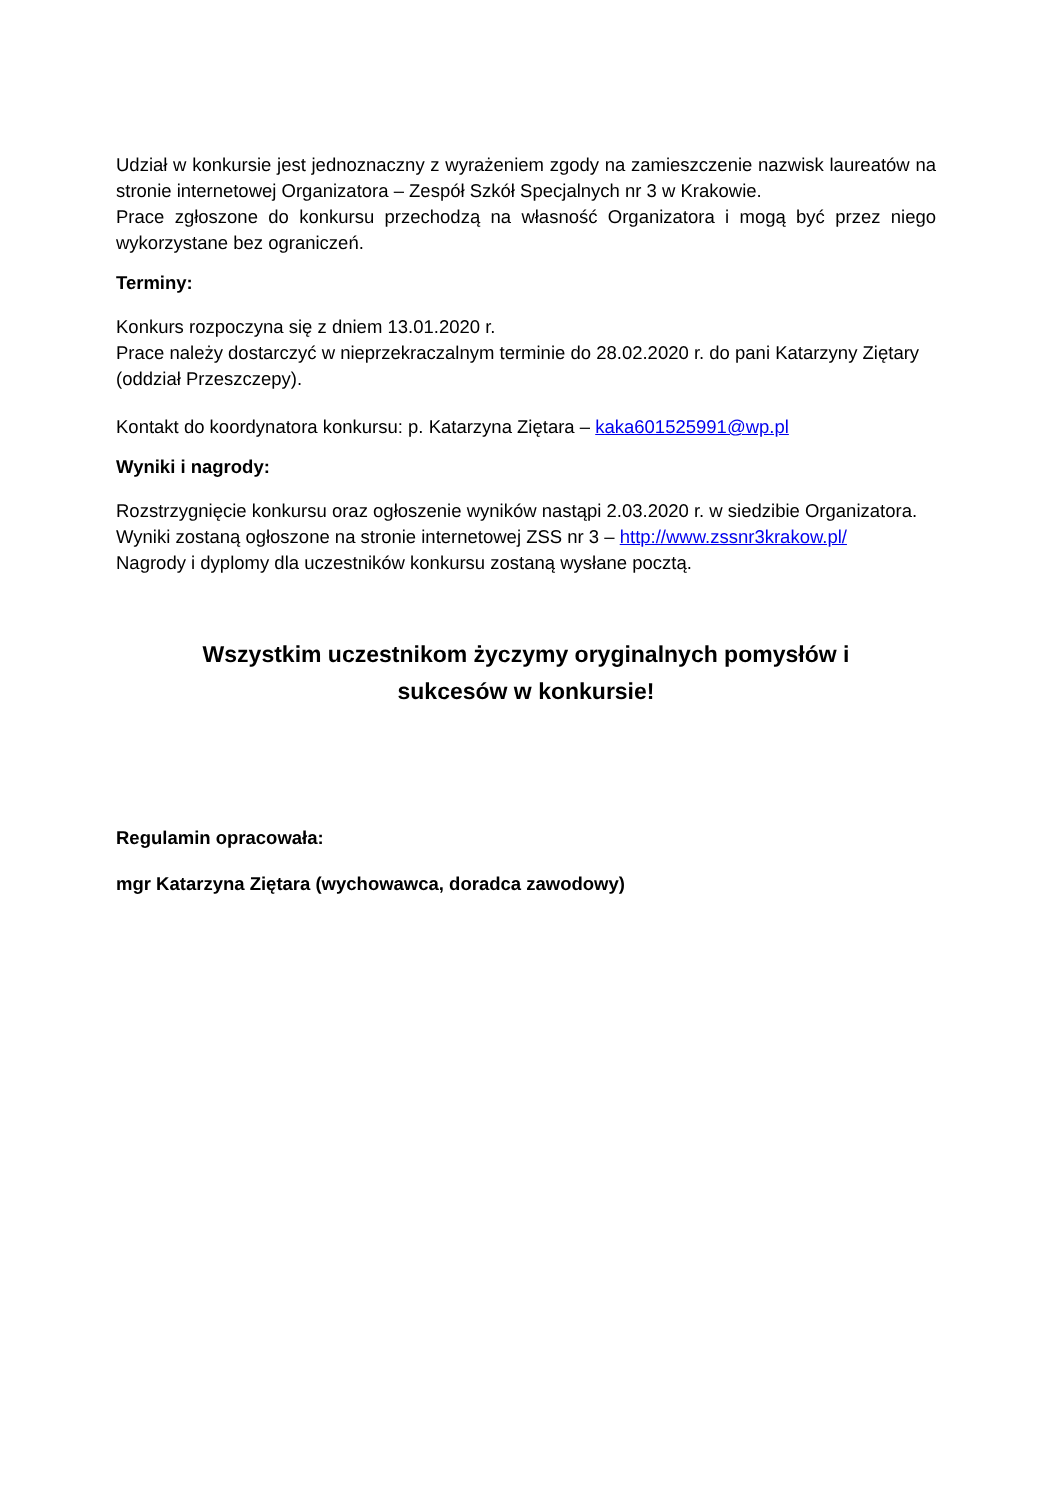Udział w konkursie jest jednoznaczny z wyrażeniem zgody na zamieszczenie nazwisk laureatów na stronie internetowej Organizatora – Zespół Szkół Specjalnych nr 3 w Krakowie.
Prace zgłoszone do konkursu przechodzą na własność Organizatora i mogą być przez niego wykorzystane bez ograniczeń.
Terminy:
Konkurs rozpoczyna się z dniem 13.01.2020 r.
Prace należy dostarczyć w nieprzekraczalnym terminie do 28.02.2020 r. do pani Katarzyny Ziętary (oddział Przeszczepy).
Kontakt do koordynatora konkursu: p. Katarzyna Ziętara – kaka601525991@wp.pl
Wyniki i nagrody:
Rozstrzygnięcie konkursu oraz ogłoszenie wyników nastąpi 2.03.2020 r. w siedzibie Organizatora.
Wyniki zostaną ogłoszone na stronie internetowej ZSS nr 3 – http://www.zssnr3krakow.pl/
Nagrody i dyplomy dla uczestników konkursu zostaną wysłane pocztą.
Wszystkim uczestnikom życzymy oryginalnych pomysłów i
sukcesów w konkursie!
Regulamin opracowała:
mgr Katarzyna Ziętara (wychowawca, doradca zawodowy)